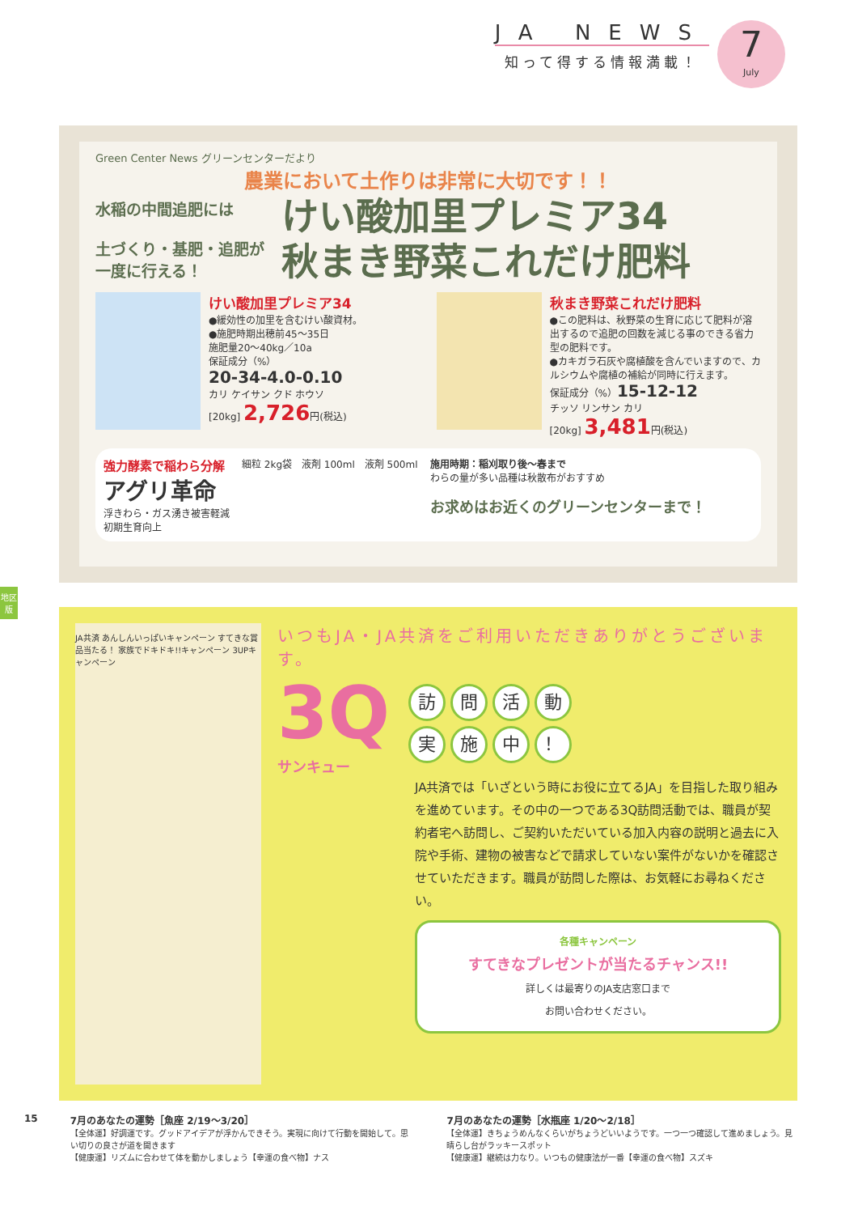JA NEWS
知って得する情報満載！
7
July
Green Center News グリーンセンターだより
農業において土作りは非常に大切です！！
水稲の中間追肥には
土づくり・基肥・追肥が一度に行える！
けい酸加里プレミア34
秋まき野菜これだけ肥料
けい酸加里プレミア34
●緩効性の加里を含むけい酸資材。
●施肥時期出穂前45～35日
施肥量20～40kg／10a
保証成分（%）
20-34-4.0-0.10
カリ ケイサン クド ホウソ
[20kg] 2,726円(税込)
秋まき野菜これだけ肥料
●この肥料は、秋野菜の生育に応じて肥料が溶出するので追肥の回数を減じる事のできる省力型の肥料です。
●カキガラ石灰や腐植酸を含んでいますので、カルシウムや腐植の補給が同時に行えます。
保証成分（%）15-12-12
チッソ リンサン カリ
[20kg] 3,481円(税込)
強力酵素で稲わら分解
アグリ革命
浮きわら・ガス湧き被害軽減
初期生育向上
細粒 2kg袋　液剤 100ml　液剤 500ml
施用時期：稲刈取り後～春まで
わらの量が多い品種は秋散布がおすすめ
お求めはお近くのグリーンセンターまで！
地区版
JA共済 あんしんいっぱいキャンペーン すてきな賞品当たる！ 家族でドキドキ!!キャンペーン 3UPキャンペーン
いつもJA・JA共済をご利用いただきありがとうございます。
3Q
サンキュー
訪問活動
実施中 ！
JA共済では「いざという時にお役に立てるJA」を目指した取り組みを進めています。その中の一つである3Q訪問活動では、職員が契約者宅へ訪問し、ご契約いただいている加入内容の説明と過去に入院や手術、建物の被害などで請求していない案件がないかを確認させていただきます。職員が訪問した際は、お気軽にお尋ねください。
各種キャンペーン
すてきなプレゼントが当たるチャンス!!
詳しくは最寄りのJA支店窓口まで
お問い合わせください。
15 7月のあなたの運勢［魚座 2/19～3/20］
【全体運】好調運です。グッドアイデアが浮かんできそう。実現に向けて行動を開始して。思い切りの良さが道を開きます
【健康運】リズムに合わせて体を動かしましょう【幸運の食べ物】ナス
7月のあなたの運勢［水瓶座 1/20～2/18］
【全体運】きちょうめんなくらいがちょうどいいようです。一つ一つ確認して進めましょう。見晴らし台がラッキースポット
【健康運】継続は力なり。いつもの健康法が一番【幸運の食べ物】スズキ